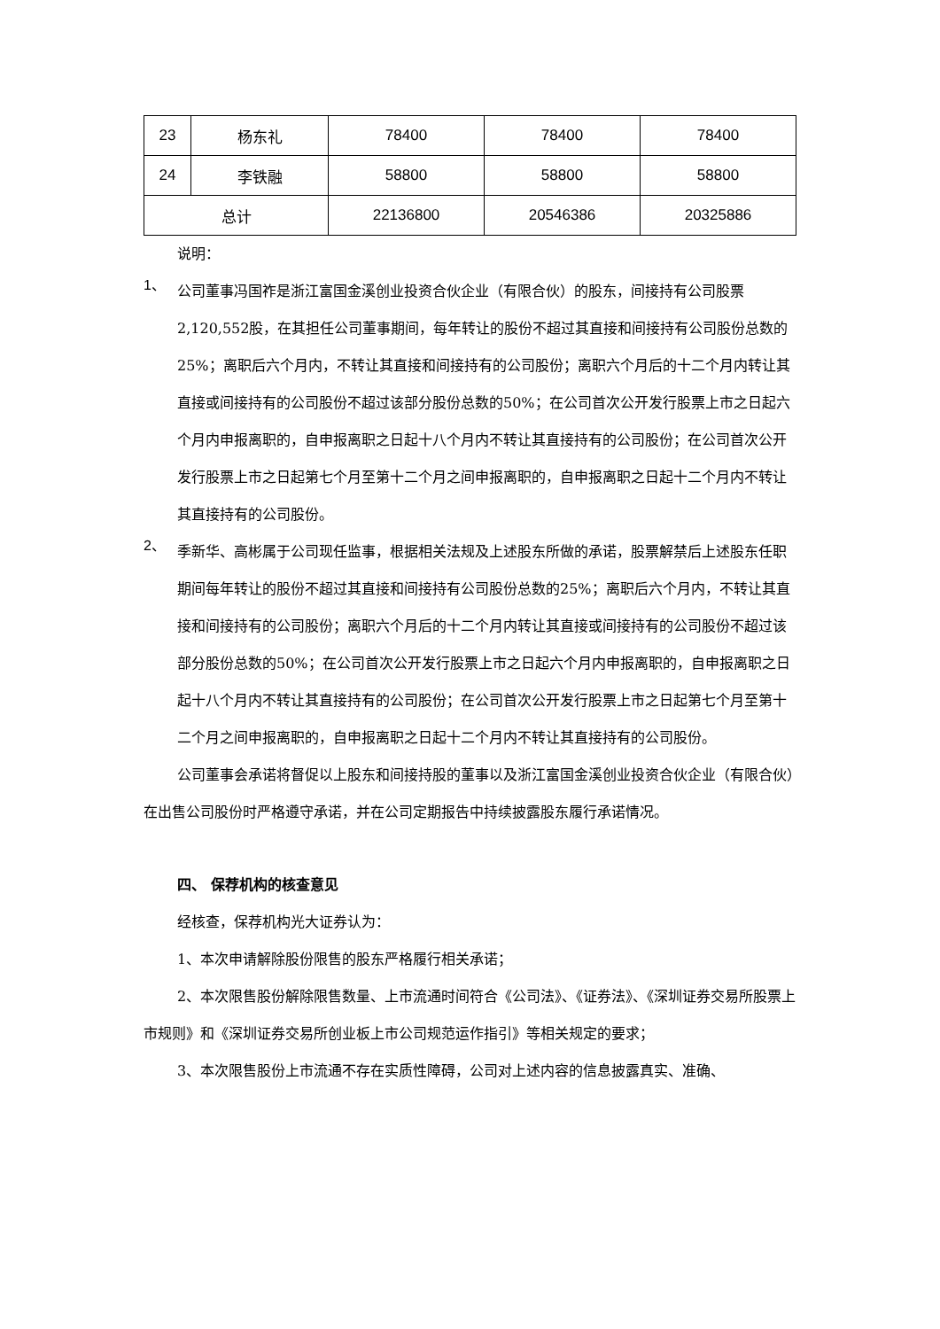| 23 | 杨东礼 | 78400 | 78400 | 78400 |
| 24 | 李铁融 | 58800 | 58800 | 58800 |
| 总计 | | 22136800 | 20546386 | 20325886 |
说明：
1、
公司董事冯国祚是浙江富国金溪创业投资合伙企业（有限合伙）的股东，间接持有公司股票2,120,552股，在其担任公司董事期间，每年转让的股份不超过其直接和间接持有公司股份总数的25%；离职后六个月内，不转让其直接和间接持有的公司股份；离职六个月后的十二个月内转让其直接或间接持有的公司股份不超过该部分股份总数的50%；在公司首次公开发行股票上市之日起六个月内申报离职的，自申报离职之日起十八个月内不转让其直接持有的公司股份；在公司首次公开发行股票上市之日起第七个月至第十二个月之间申报离职的，自申报离职之日起十二个月内不转让其直接持有的公司股份。
2、
季新华、高彬属于公司现任监事，根据相关法规及上述股东所做的承诺，股票解禁后上述股东任职期间每年转让的股份不超过其直接和间接持有公司股份总数的25%；离职后六个月内，不转让其直接和间接持有的公司股份；离职六个月后的十二个月内转让其直接或间接持有的公司股份不超过该部分股份总数的50%；在公司首次公开发行股票上市之日起六个月内申报离职的，自申报离职之日起十八个月内不转让其直接持有的公司股份；在公司首次公开发行股票上市之日起第七个月至第十二个月之间申报离职的，自申报离职之日起十二个月内不转让其直接持有的公司股份。
公司董事会承诺将督促以上股东和间接持股的董事以及浙江富国金溪创业投资合伙企业（有限合伙）在出售公司股份时严格遵守承诺，并在公司定期报告中持续披露股东履行承诺情况。
四、 保荐机构的核查意见
经核查，保荐机构光大证券认为：
1、本次申请解除股份限售的股东严格履行相关承诺；
2、本次限售股份解除限售数量、上市流通时间符合《公司法》、《证券法》、《深圳证券交易所股票上市规则》和《深圳证券交易所创业板上市公司规范运作指引》等相关规定的要求；
3、本次限售股份上市流通不存在实质性障碍，公司对上述内容的信息披露真实、准确、